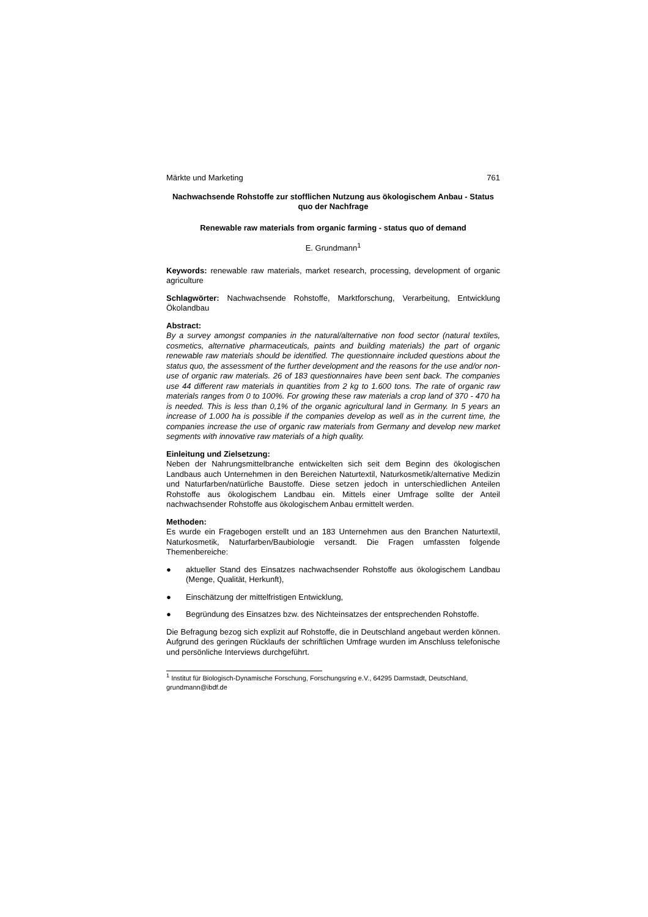Märkte und Marketing 761
Nachwachsende Rohstoffe zur stofflichen Nutzung aus ökologischem Anbau - Status quo der Nachfrage
Renewable raw materials from organic farming - status quo of demand
E. Grundmann<sup>1</sup>
Keywords: renewable raw materials, market research, processing, development of organic agriculture
Schlagwörter: Nachwachsende Rohstoffe, Marktforschung, Verarbeitung, Entwicklung Ökolandbau
Abstract:
By a survey amongst companies in the natural/alternative non food sector (natural textiles, cosmetics, alternative pharmaceuticals, paints and building materials) the part of organic renewable raw materials should be identified. The questionnaire included questions about the status quo, the assessment of the further development and the reasons for the use and/or non-use of organic raw materials. 26 of 183 questionnaires have been sent back. The companies use 44 different raw materials in quantities from 2 kg to 1.600 tons. The rate of organic raw materials ranges from 0 to 100%. For growing these raw materials a crop land of 370 - 470 ha is needed. This is less than 0,1% of the organic agricultural land in Germany. In 5 years an increase of 1.000 ha is possible if the companies develop as well as in the current time, the companies increase the use of organic raw materials from Germany and develop new market segments with innovative raw materials of a high quality.
Einleitung und Zielsetzung:
Neben der Nahrungsmittelbranche entwickelten sich seit dem Beginn des ökologischen Landbaus auch Unternehmen in den Bereichen Naturtextil, Naturkosmetik/alternative Medizin und Naturfarben/natürliche Baustoffe. Diese setzen jedoch in unterschiedlichen Anteilen Rohstoffe aus ökologischem Landbau ein. Mittels einer Umfrage sollte der Anteil nachwachsender Rohstoffe aus ökologischem Anbau ermittelt werden.
Methoden:
Es wurde ein Fragebogen erstellt und an 183 Unternehmen aus den Branchen Naturtextil, Naturkosmetik, Naturfarben/Baubiologie versandt. Die Fragen umfassten folgende Themenbereiche:
● aktueller Stand des Einsatzes nachwachsender Rohstoffe aus ökologischem Landbau (Menge, Qualität, Herkunft),
● Einschätzung der mittelfristigen Entwicklung,
● Begründung des Einsatzes bzw. des Nichteinsatzes der entsprechenden Rohstoffe.
Die Befragung bezog sich explizit auf Rohstoffe, die in Deutschland angebaut werden können. Aufgrund des geringen Rücklaufs der schriftlichen Umfrage wurden im Anschluss telefonische und persönliche Interviews durchgeführt.
<sup>1</sup> Institut für Biologisch-Dynamische Forschung, Forschungsring e.V., 64295 Darmstadt, Deutschland, grundmann@ibdf.de